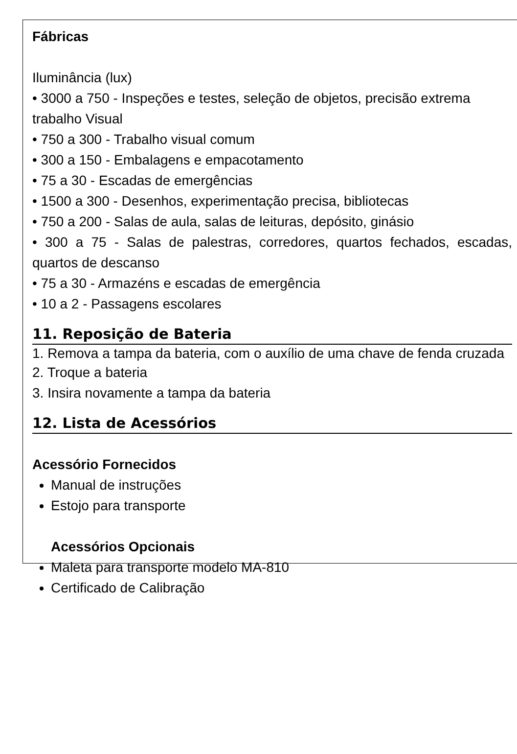Fábricas
Iluminância (lux)
• 3000 a 750 - Inspeções e testes, seleção de objetos, precisão extrema trabalho Visual
• 750 a 300 - Trabalho visual comum
• 300 a 150 - Embalagens e empacotamento
• 75 a 30 - Escadas de emergências
• 1500 a 300 - Desenhos, experimentação precisa, bibliotecas
• 750 a 200 - Salas de aula, salas de leituras, depósito, ginásio
• 300 a 75 - Salas de palestras, corredores, quartos fechados, escadas, quartos de descanso
• 75 a 30 - Armazéns e escadas de emergência
• 10 a 2 - Passagens escolares
11. Reposição de Bateria
1. Remova a tampa da bateria, com o auxílio de uma chave de fenda cruzada
2. Troque a bateria
3. Insira novamente a tampa da bateria
12. Lista de Acessórios
Acessório Fornecidos
Manual de instruções
Estojo para transporte
Acessórios Opcionais
Maleta para transporte modelo MA-810
Certificado de Calibração